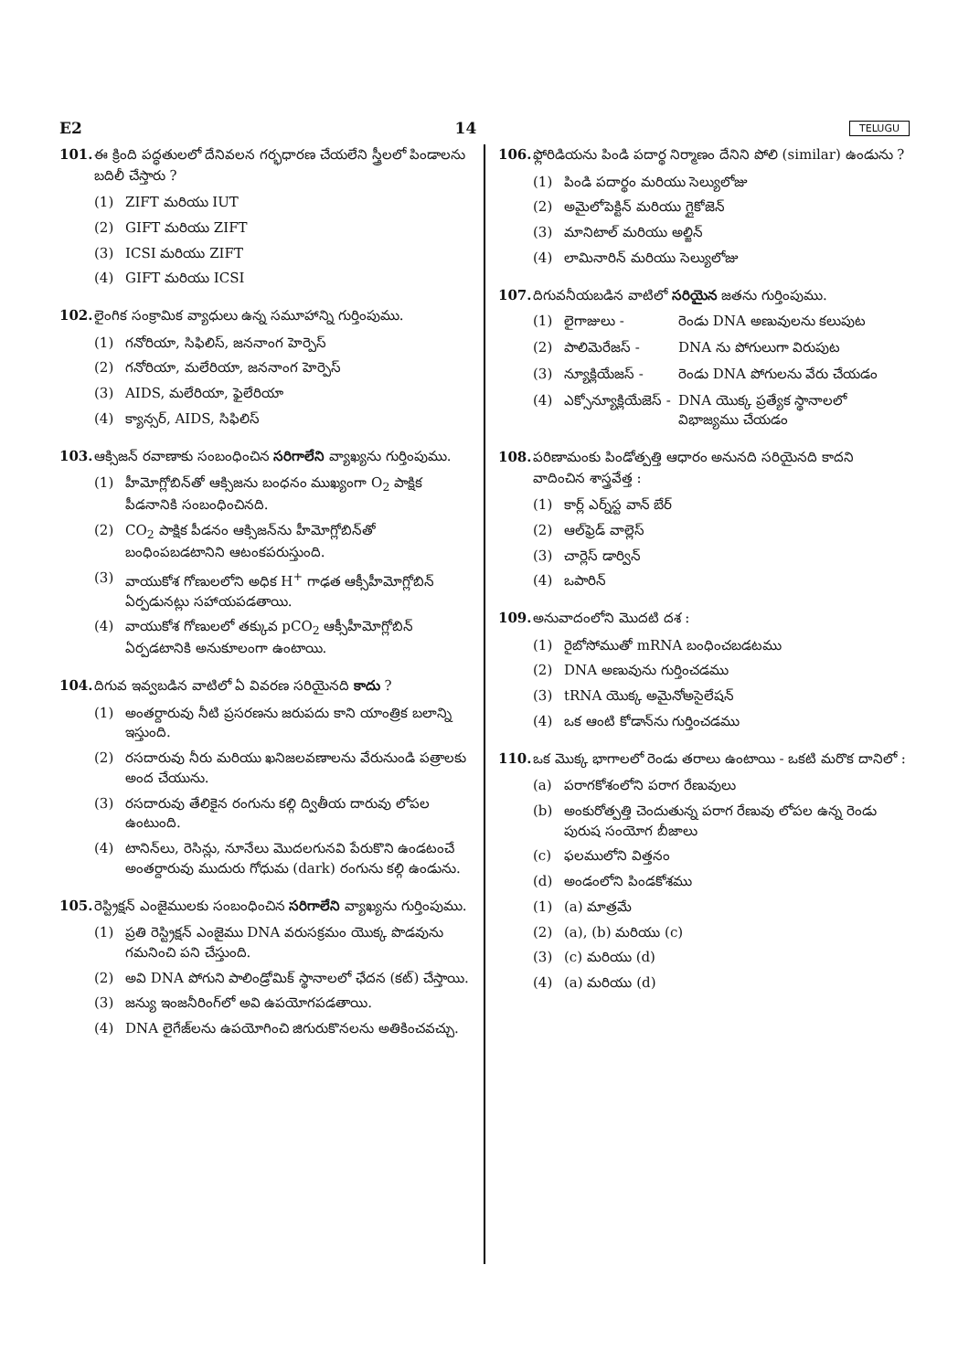E2 14 TELUGU
101. ఈ క్రింది పద్ధతులలో దేనివలన గర్భధారణ చేయలేని స్త్రీలలో పిండాలను బదిలీ చేస్తారు ?
(1) ZIFT మరియు IUT
(2) GIFT మరియు ZIFT
(3) ICSI మరియు ZIFT
(4) GIFT మరియు ICSI
102. లైంగిక సంక్రామిక వ్యాధులు ఉన్న సమూహాన్ని గుర్తింపుము.
(1) గనోరియా, సిఫిలిస్, జననాంగ హెర్పెస్
(2) గనోరియా, మలేరియా, జననాంగ హెర్పెస్
(3) AIDS, మలేరియా, ఫైలేరియా
(4) క్యాన్సర్, AIDS, సిఫిలిస్
103. ఆక్సిజన్ రవాణాకు సంబంధించిన సరిగాలేని వ్యాఖ్యను గుర్తింపుము.
(1) హీమోగ్లోబిన్‌తో ఆక్సిజను బంధనం ముఖ్యంగా O<sub>2</sub> పాక్షిక పీడనానికి సంబంధించినది.
(2) CO<sub>2</sub> పాక్షిక పీడనం ఆక్సిజన్‌ను హీమోగ్లోబిన్‌తో బంధింపబడటానిని ఆటంకపరుస్తుంది.
(3) వాయుకోశ గోణులలోని అధిక H<sup>+</sup> గాఢత ఆక్సీహీమోగ్లోబిన్ ఏర్పడునట్లు సహాయపడతాయి.
(4) వాయుకోశ గోణులలో తక్కువ pCO<sub>2</sub> ఆక్సీహీమోగ్లోబిన్ ఏర్పడటానికి అనుకూలంగా ఉంటాయి.
104. దిగువ ఇవ్వబడిన వాటిలో ఏ వివరణ సరియైనది కాదు ?
(1) అంతర్దారువు నీటి ప్రసరణను జరుపదు కాని యాంత్రిక బలాన్ని ఇస్తుంది.
(2) రసదారువు నీరు మరియు ఖనిజలవణాలను వేరునుండి పత్రాలకు అంద చేయును.
(3) రసదారువు తేలికైన రంగును కల్గి ద్వితీయ దారువు లోపల ఉంటుంది.
(4) టానిన్‌లు, రెసిన్లు, నూనేలు మొదలగునవి పేరుకొని ఉండటంచే అంతర్దారువు ముదురు గోధుమ (dark) రంగును కల్గి ఉండును.
105. రెస్ట్రిక్షన్ ఎంజైములకు సంబంధించిన సరిగాలేని వ్యాఖ్యను గుర్తింపుము.
(1) ప్రతి రెస్ట్రిక్షన్ ఎంజైము DNA వరుసక్రమం యొక్క పొడవును గమనించి పని చేస్తుంది.
(2) అవి DNA పోగుని పాలిండ్రోమిక్ స్థానాలలో ఛేదన (కట్) చేస్తాయి.
(3) జన్యు ఇంజనీరింగ్‌లో అవి ఉపయోగపడతాయి.
(4) DNA లైగేజ్‌లను ఉపయోగించి జిగురుకొనలను అతికించవచ్చు.
106. ఫ్లోరిడియను పిండి పదార్థ నిర్మాణం దేనిని పోలి (similar) ఉండును ?
(1) పిండి పదార్థం మరియు సెల్యులోజు
(2) అమైలోపెక్టిన్ మరియు గ్లైకోజెన్
(3) మానిటాల్ మరియు అల్జిన్
(4) లామినారిన్ మరియు సెల్యులోజు
107. దిగువనీయబడిన వాటిలో సరియైన జతను గుర్తింపుము.
(1) లైగాజులు - రెండు DNA అణువులను కలుపుట
(2) పాలిమెరేజస్ - DNA ను పోగులుగా విరుపుట
(3) న్యూక్లియేజస్ - రెండు DNA పోగులను వేరు చేయడం
(4) ఎక్సోన్యూక్లియేజెస్ - DNA యొక్క ప్రత్యేక స్థానాలలో విభాజ్యము చేయడం
108. పరిణామంకు పిండోత్పత్తి ఆధారం అనునది సరియైనది కాదని వాదించిన శాస్త్రవేత్త :
(1) కార్ల్ ఎర్న్‌స్ట వాన్ బేర్
(2) ఆల్‌ఫ్రెడ్ వాల్లెస్
(3) చార్లెస్ డార్విన్
(4) ఒపారిన్
109. అనువాదంలోని మొదటి దశ :
(1) రైబోసోముతో mRNA బంధించబడటము
(2) DNA అణువును గుర్తించడము
(3) tRNA యొక్క అమైనోఅసైలేషన్
(4) ఒక ఆంటి కోడాన్‌ను గుర్తించడము
110. ఒక మొక్క భాగాలలో రెండు తరాలు ఉంటాయి - ఒకటి మరొక దానిలో :
(a) పరాగకోశంలోని పరాగ రేణువులు
(b) అంకురోత్పత్తి చెందుతున్న పరాగ రేణువు లోపల ఉన్న రెండు పురుష సంయోగ బీజాలు
(c) ఫలములోని విత్తనం
(d) అండంలోని పిండకోశము
(1) (a) మాత్రమే
(2) (a), (b) మరియు (c)
(3) (c) మరియు (d)
(4) (a) మరియు (d)